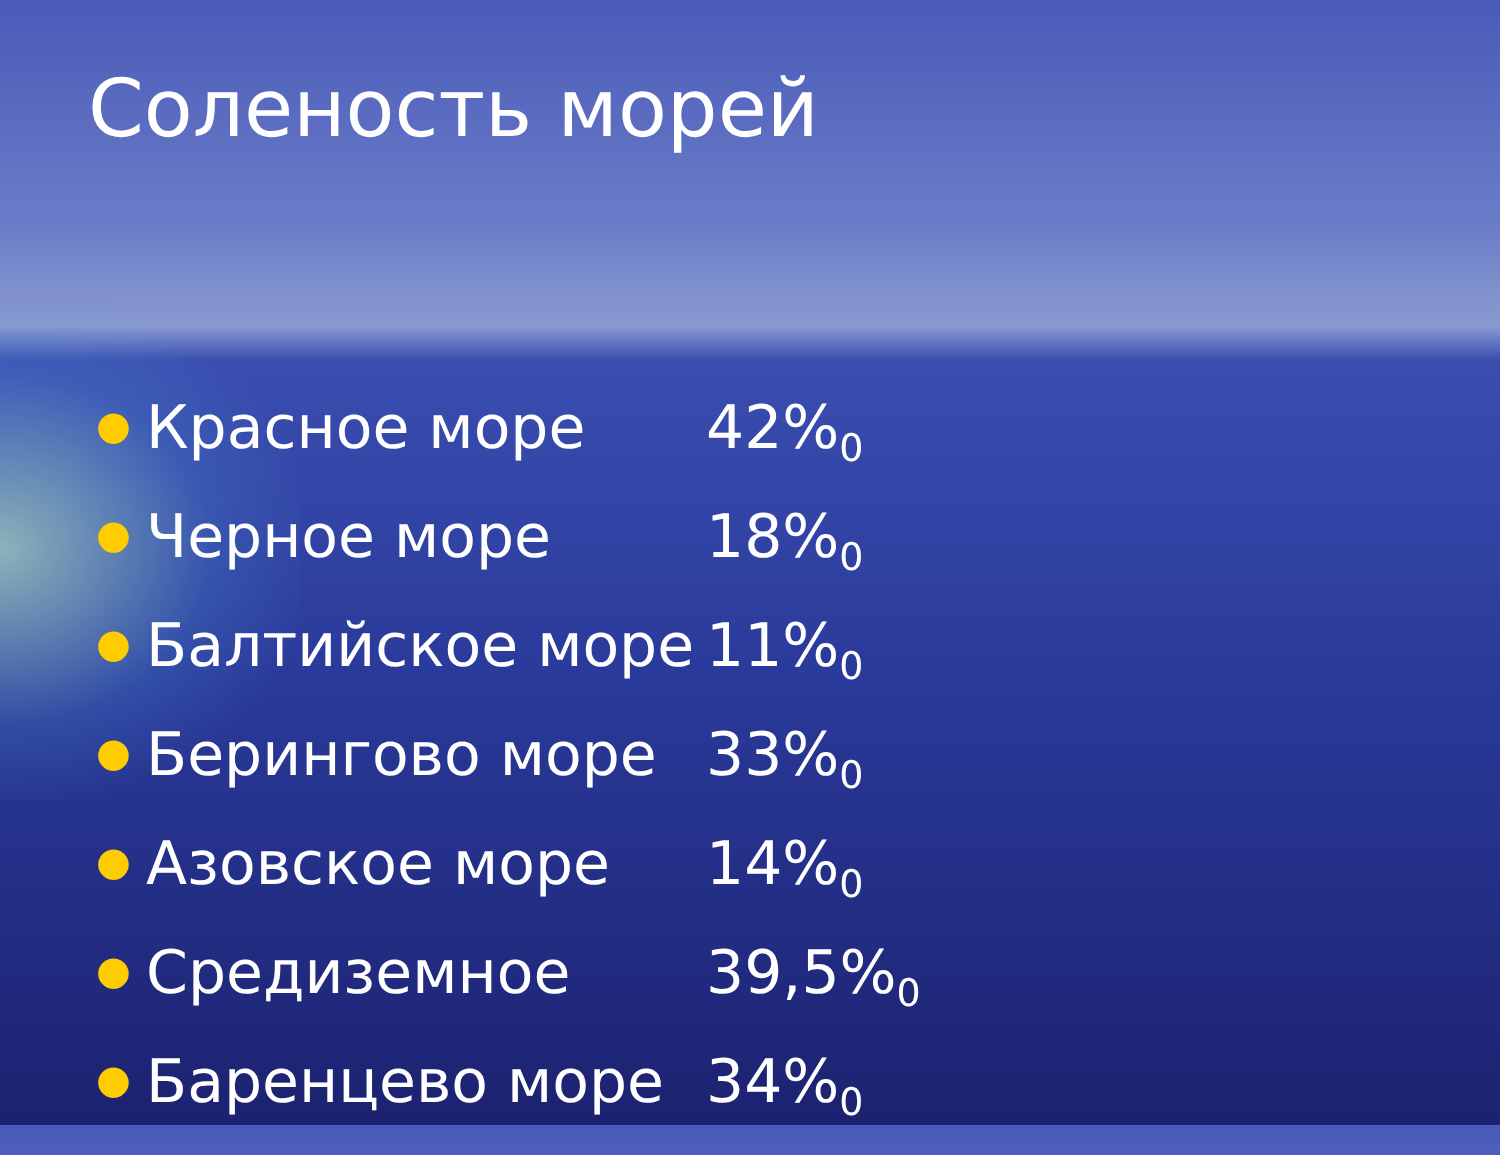Соленость морей
● Красное море 42%<sub>0</sub>
● Черное море 18%<sub>0</sub>
● Балтийское море 11%<sub>0</sub>
● Берингово море 33%<sub>0</sub>
● Азовское море 14%<sub>0</sub>
● Средиземное 39,5%<sub>0</sub>
● Баренцево море 34%<sub>0</sub>